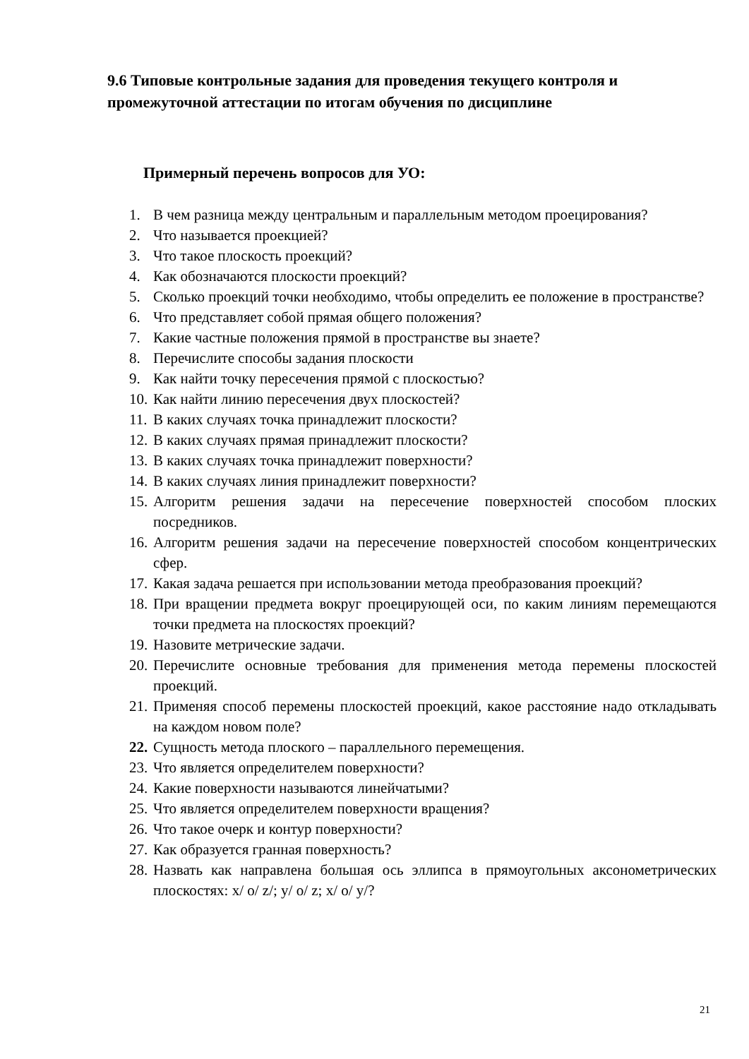9.6 Типовые контрольные задания для проведения текущего контроля и промежуточной аттестации по итогам обучения по дисциплине
Примерный перечень вопросов для УО:
1. В чем разница между центральным и параллельным методом проецирования?
2. Что называется проекцией?
3. Что такое плоскость проекций?
4. Как обозначаются плоскости проекций?
5. Сколько проекций точки необходимо, чтобы определить ее положение в пространстве?
6. Что представляет собой прямая общего положения?
7. Какие частные положения прямой в пространстве вы знаете?
8. Перечислите способы задания плоскости
9. Как найти точку пересечения прямой с плоскостью?
10. Как найти линию пересечения двух плоскостей?
11. В каких случаях точка принадлежит плоскости?
12. В каких случаях прямая принадлежит плоскости?
13. В каких случаях точка принадлежит поверхности?
14. В каких случаях линия принадлежит поверхности?
15. Алгоритм решения задачи на пересечение поверхностей способом плоских посредников.
16. Алгоритм решения задачи на пересечение поверхностей способом концентрических сфер.
17. Какая задача решается при использовании метода преобразования проекций?
18. При вращении предмета вокруг проецирующей оси, по каким линиям перемещаются точки предмета на плоскостях проекций?
19. Назовите метрические задачи.
20. Перечислите основные требования для применения метода перемены плоскостей проекций.
21. Применяя способ перемены плоскостей проекций, какое расстояние надо откладывать на каждом новом поле?
22. Сущность метода плоского – параллельного перемещения.
23. Что является определителем поверхности?
24. Какие поверхности называются линейчатыми?
25. Что является определителем поверхности вращения?
26. Что такое очерк и контур поверхности?
27. Как образуется гранная поверхность?
28. Назвать как направлена большая ось эллипса в прямоугольных аксонометрических плоскостях: x/ o/ z/; y/ o/ z; x/ o/ y/?
21